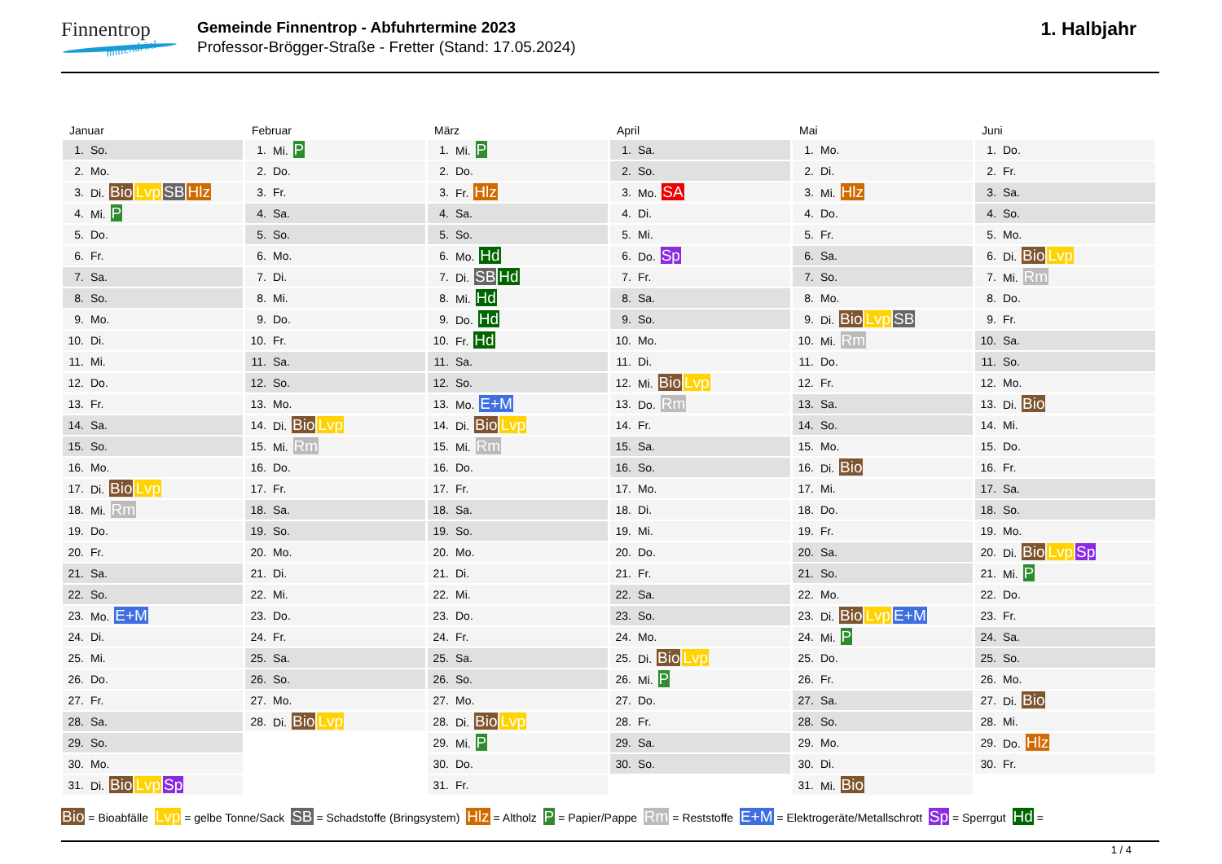Finnentrop
mittendrin!
Gemeinde Finnentrop - Abfuhrtermine 2023
Professor-Brögger-Straße - Fretter (Stand: 17.05.2024)
1. Halbjahr
Januar
| 1. | So. |
| 2. | Mo. |
| 3. | Di. Bio Lvp SB Hlz |
| 4. | Mi. P |
| 5. | Do. |
| 6. | Fr. |
| 7. | Sa. |
| 8. | So. |
| 9. | Mo. |
| 10. | Di. |
| 11. | Mi. |
| 12. | Do. |
| 13. | Fr. |
| 14. | Sa. |
| 15. | So. |
| 16. | Mo. |
| 17. | Di. Bio Lvp |
| 18. | Mi. Rm |
| 19. | Do. |
| 20. | Fr. |
| 21. | Sa. |
| 22. | So. |
| 23. | Mo. E+M |
| 24. | Di. |
| 25. | Mi. |
| 26. | Do. |
| 27. | Fr. |
| 28. | Sa. |
| 29. | So. |
| 30. | Mo. |
| 31. | Di. Bio Lvp Sp |
Februar
| 1. | Mi. P |
| 2. | Do. |
| 3. | Fr. |
| 4. | Sa. |
| 5. | So. |
| 6. | Mo. |
| 7. | Di. |
| 8. | Mi. |
| 9. | Do. |
| 10. | Fr. |
| 11. | Sa. |
| 12. | So. |
| 13. | Mo. |
| 14. | Di. Bio Lvp |
| 15. | Mi. Rm |
| 16. | Do. |
| 17. | Fr. |
| 18. | Sa. |
| 19. | So. |
| 20. | Mo. |
| 21. | Di. |
| 22. | Mi. |
| 23. | Do. |
| 24. | Fr. |
| 25. | Sa. |
| 26. | So. |
| 27. | Mo. |
| 28. | Di. Bio Lvp |
März
| 1. | Mi. P |
| 2. | Do. |
| 3. | Fr. Hlz |
| 4. | Sa. |
| 5. | So. |
| 6. | Mo. Hd |
| 7. | Di. SB Hd |
| 8. | Mi. Hd |
| 9. | Do. Hd |
| 10. | Fr. Hd |
| 11. | Sa. |
| 12. | So. |
| 13. | Mo. E+M |
| 14. | Di. Bio Lvp |
| 15. | Mi. Rm |
| 16. | Do. |
| 17. | Fr. |
| 18. | Sa. |
| 19. | So. |
| 20. | Mo. |
| 21. | Di. |
| 22. | Mi. |
| 23. | Do. |
| 24. | Fr. |
| 25. | Sa. |
| 26. | So. |
| 27. | Mo. |
| 28. | Di. Bio Lvp |
| 29. | Mi. P |
| 30. | Do. |
| 31. | Fr. |
April
| 1. | Sa. |
| 2. | So. |
| 3. | Mo. SA |
| 4. | Di. |
| 5. | Mi. |
| 6. | Do. Sp |
| 7. | Fr. |
| 8. | Sa. |
| 9. | So. |
| 10. | Mo. |
| 11. | Di. |
| 12. | Mi. Bio Lvp |
| 13. | Do. Rm |
| 14. | Fr. |
| 15. | Sa. |
| 16. | So. |
| 17. | Mo. |
| 18. | Di. |
| 19. | Mi. |
| 20. | Do. |
| 21. | Fr. |
| 22. | Sa. |
| 23. | So. |
| 24. | Mo. |
| 25. | Di. Bio Lvp |
| 26. | Mi. P |
| 27. | Do. |
| 28. | Fr. |
| 29. | Sa. |
| 30. | So. |
Mai
| 1. | Mo. |
| 2. | Di. |
| 3. | Mi. Hlz |
| 4. | Do. |
| 5. | Fr. |
| 6. | Sa. |
| 7. | So. |
| 8. | Mo. |
| 9. | Di. Bio Lvp SB |
| 10. | Mi. Rm |
| 11. | Do. |
| 12. | Fr. |
| 13. | Sa. |
| 14. | So. |
| 15. | Mo. |
| 16. | Di. Bio |
| 17. | Mi. |
| 18. | Do. |
| 19. | Fr. |
| 20. | Sa. |
| 21. | So. |
| 22. | Mo. |
| 23. | Di. Bio Lvp E+M |
| 24. | Mi. P |
| 25. | Do. |
| 26. | Fr. |
| 27. | Sa. |
| 28. | So. |
| 29. | Mo. |
| 30. | Di. |
| 31. | Mi. Bio |
Juni
| 1. | Do. |
| 2. | Fr. |
| 3. | Sa. |
| 4. | So. |
| 5. | Mo. |
| 6. | Di. Bio Lvp |
| 7. | Mi. Rm |
| 8. | Do. |
| 9. | Fr. |
| 10. | Sa. |
| 11. | So. |
| 12. | Mo. |
| 13. | Di. Bio |
| 14. | Mi. |
| 15. | Do. |
| 16. | Fr. |
| 17. | Sa. |
| 18. | So. |
| 19. | Mo. |
| 20. | Di. Bio Lvp Sp |
| 21. | Mi. P |
| 22. | Do. |
| 23. | Fr. |
| 24. | Sa. |
| 25. | So. |
| 26. | Mo. |
| 27. | Di. Bio |
| 28. | Mi. |
| 29. | Do. Hlz |
| 30. | Fr. |
Bio = Bioabfälle Lvp = gelbe Tonne/Sack SB = Schadstoffe (Bringsystem) Hlz = Altholz P = Papier/Pappe Rm = Reststoffe E+M = Elektrogeräte/Metallschrott Sp = Sperrgut Hd =
1 / 4